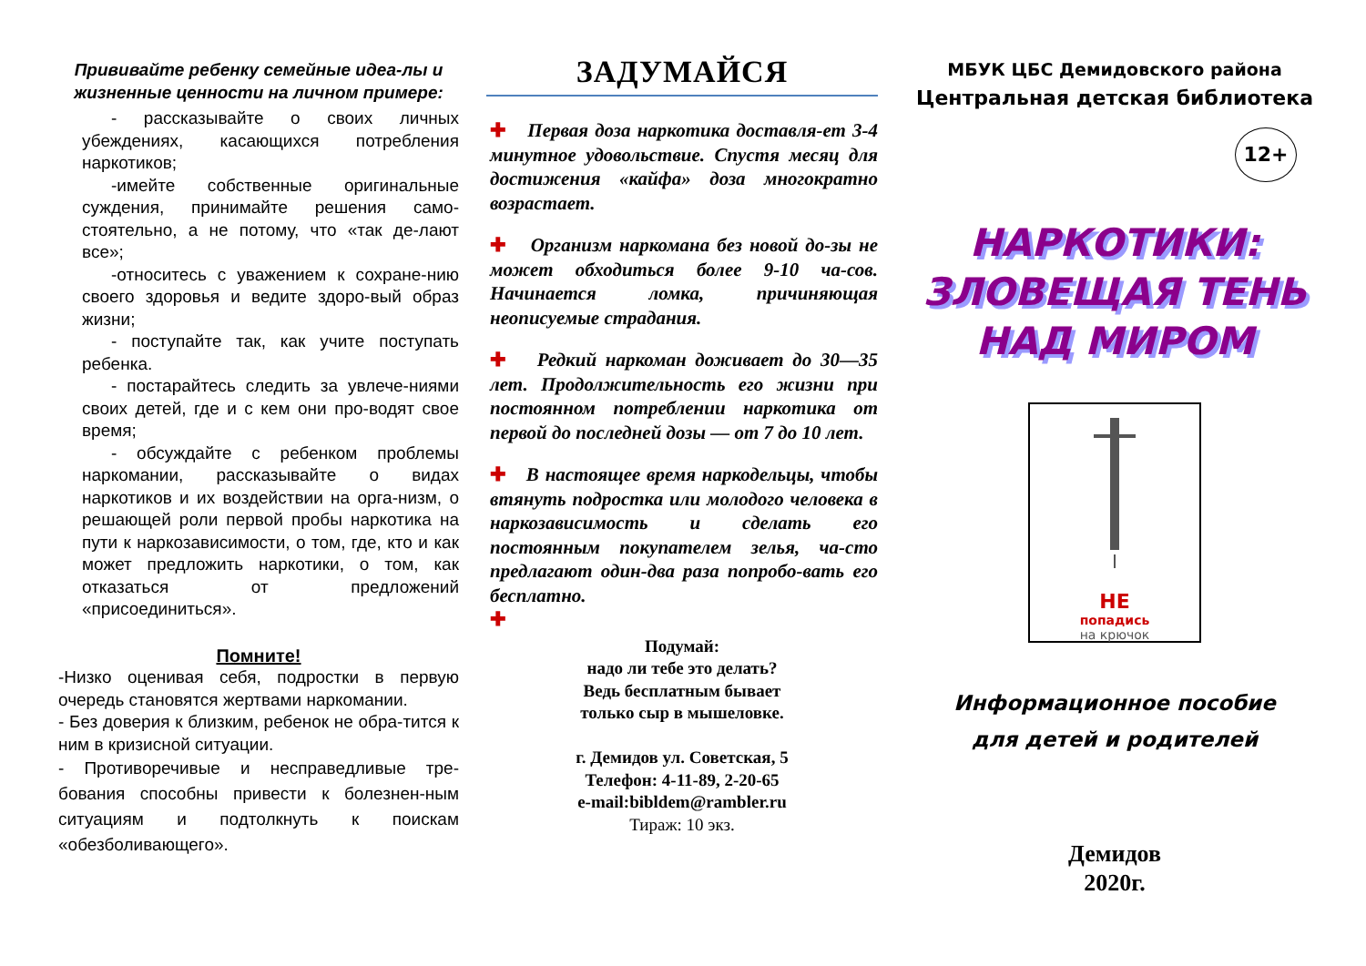Прививайте ребенку семейные идеа-лы и жизненные ценности на личном примере:
- рассказывайте о своих личных убеждениях, касающихся потребления наркотиков;
-имейте собственные оригинальные суждения, принимайте решения само-стоятельно, а не потому, что «так де-лают все»;
-относитесь с уважением к сохране-нию своего здоровья и ведите здоро-вый образ жизни;
- поступайте так, как учите поступать ребенка.
- постарайтесь следить за увлече-ниями своих детей, где и с кем они про-водят свое время;
- обсуждайте с ребенком проблемы наркомании, рассказывайте о видах наркотиков и их воздействии на орга-низм, о решающей роли первой пробы наркотика на пути к наркозависимости, о том, где, кто и как может предложить наркотики, о том, как отказаться от предложений «присоединиться».
Помните!
-Низко оценивая себя, подростки в первую очередь становятся жертвами наркомании.
- Без доверия к близким, ребенок не обра-тится к ним в кризисной ситуации.
- Противоречивые и несправедливые тре-бования способны привести к болезнен-ным ситуациям и подтолкнуть к поискам «обезболивающего».
ЗАДУМАЙСЯ
✚ Первая доза наркотика доставля-ет 3-4 минутное удовольствие. Спустя месяц для достижения «кайфа» доза многократно возрастает.
✚ Организм наркомана без новой до-зы не может обходиться более 9-10 ча-сов. Начинается ломка, причиняющая неописуемые страдания.
✚ Редкий наркоман доживает до 30—35 лет. Продолжительность его жизни при постоянном потреблении наркотика от первой до последней дозы — от 7 до 10 лет.
✚ В настоящее время наркодельцы, чтобы втянуть подростка или молодого человека в наркозависимость и сделать его постоянным покупателем зелья, ча-сто предлагают один-два раза попробо-вать его бесплатно.
✚
Подумай:
надо ли тебе это делать?
Ведь бесплатным бывает
только сыр в мышеловке.
г. Демидов ул. Советская, 5
Телефон: 4-11-89, 2-20-65
e-mail:bibldem@rambler.ru
Тираж: 10 экз.
МБУК ЦБС Демидовского района
Центральная детская библиотека
12+
НАРКОТИКИ:
ЗЛОВЕЩАЯ ТЕНЬ
НАД МИРОМ
НЕ
попадись
на крючок
Информационное пособие
для детей и родителей
Демидов
2020г.